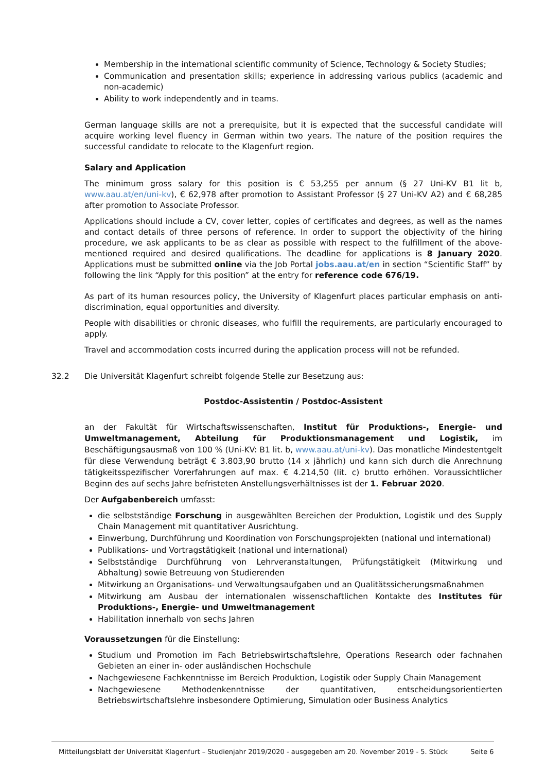Membership in the international scientific community of Science, Technology & Society Studies;
Communication and presentation skills; experience in addressing various publics (academic and non-academic)
Ability to work independently and in teams.
German language skills are not a prerequisite, but it is expected that the successful candidate will acquire working level fluency in German within two years. The nature of the position requires the successful candidate to relocate to the Klagenfurt region.
Salary and Application
The minimum gross salary for this position is € 53,255 per annum (§ 27 Uni-KV B1 lit b, www.aau.at/en/uni-kv), € 62,978 after promotion to Assistant Professor (§ 27 Uni-KV A2) and € 68,285 after promotion to Associate Professor.
Applications should include a CV, cover letter, copies of certificates and degrees, as well as the names and contact details of three persons of reference. In order to support the objectivity of the hiring procedure, we ask applicants to be as clear as possible with respect to the fulfillment of the above-mentioned required and desired qualifications. The deadline for applications is 8 January 2020. Applications must be submitted online via the Job Portal jobs.aau.at/en in section “Scientific Staff” by following the link “Apply for this position” at the entry for reference code 676/19.
As part of its human resources policy, the University of Klagenfurt places particular emphasis on anti-discrimination, equal opportunities and diversity.
People with disabilities or chronic diseases, who fulfill the requirements, are particularly encouraged to apply.
Travel and accommodation costs incurred during the application process will not be refunded.
32.2 Die Universität Klagenfurt schreibt folgende Stelle zur Besetzung aus:
Postdoc-Assistentin / Postdoc-Assistent
an der Fakultät für Wirtschaftswissenschaften, Institut für Produktions-, Energie- und Umweltmanagement, Abteilung für Produktionsmanagement und Logistik, im Beschäftigungsausmaß von 100 % (Uni-KV: B1 lit. b, www.aau.at/uni-kv). Das monatliche Mindestentgelt für diese Verwendung beträgt € 3.803,90 brutto (14 x jährlich) und kann sich durch die Anrechnung tätigkeitsspezifischer Vorerfahrungen auf max. € 4.214,50 (lit. c) brutto erhöhen. Voraussichtlicher Beginn des auf sechs Jahre befristeten Anstellungsverhältnisses ist der 1. Februar 2020.
Der Aufgabenbereich umfasst:
die selbstständige Forschung in ausgewählten Bereichen der Produktion, Logistik und des Supply Chain Management mit quantitativer Ausrichtung.
Einwerbung, Durchführung und Koordination von Forschungsprojekten (national und international)
Publikations- und Vortragstätigkeit (national und international)
Selbstständige Durchführung von Lehrveranstaltungen, Prüfungstätigkeit (Mitwirkung und Abhaltung) sowie Betreuung von Studierenden
Mitwirkung an Organisations- und Verwaltungsaufgaben und an Qualitätssicherungsmaßnahmen
Mitwirkung am Ausbau der internationalen wissenschaftlichen Kontakte des Institutes für Produktions-, Energie- und Umweltmanagement
Habilitation innerhalb von sechs Jahren
Voraussetzungen für die Einstellung:
Studium und Promotion im Fach Betriebswirtschaftslehre, Operations Research oder fachnahen Gebieten an einer in- oder ausländischen Hochschule
Nachgewiesene Fachkenntnisse im Bereich Produktion, Logistik oder Supply Chain Management
Nachgewiesene Methodenkenntnisse der quantitativen, entscheidungsorientierten Betriebswirtschaftslehre insbesondere Optimierung, Simulation oder Business Analytics
Mitteilungsblatt der Universität Klagenfurt – Studienjahr 2019/2020 - ausgegeben am 20. November 2019 - 5. Stück Seite 6